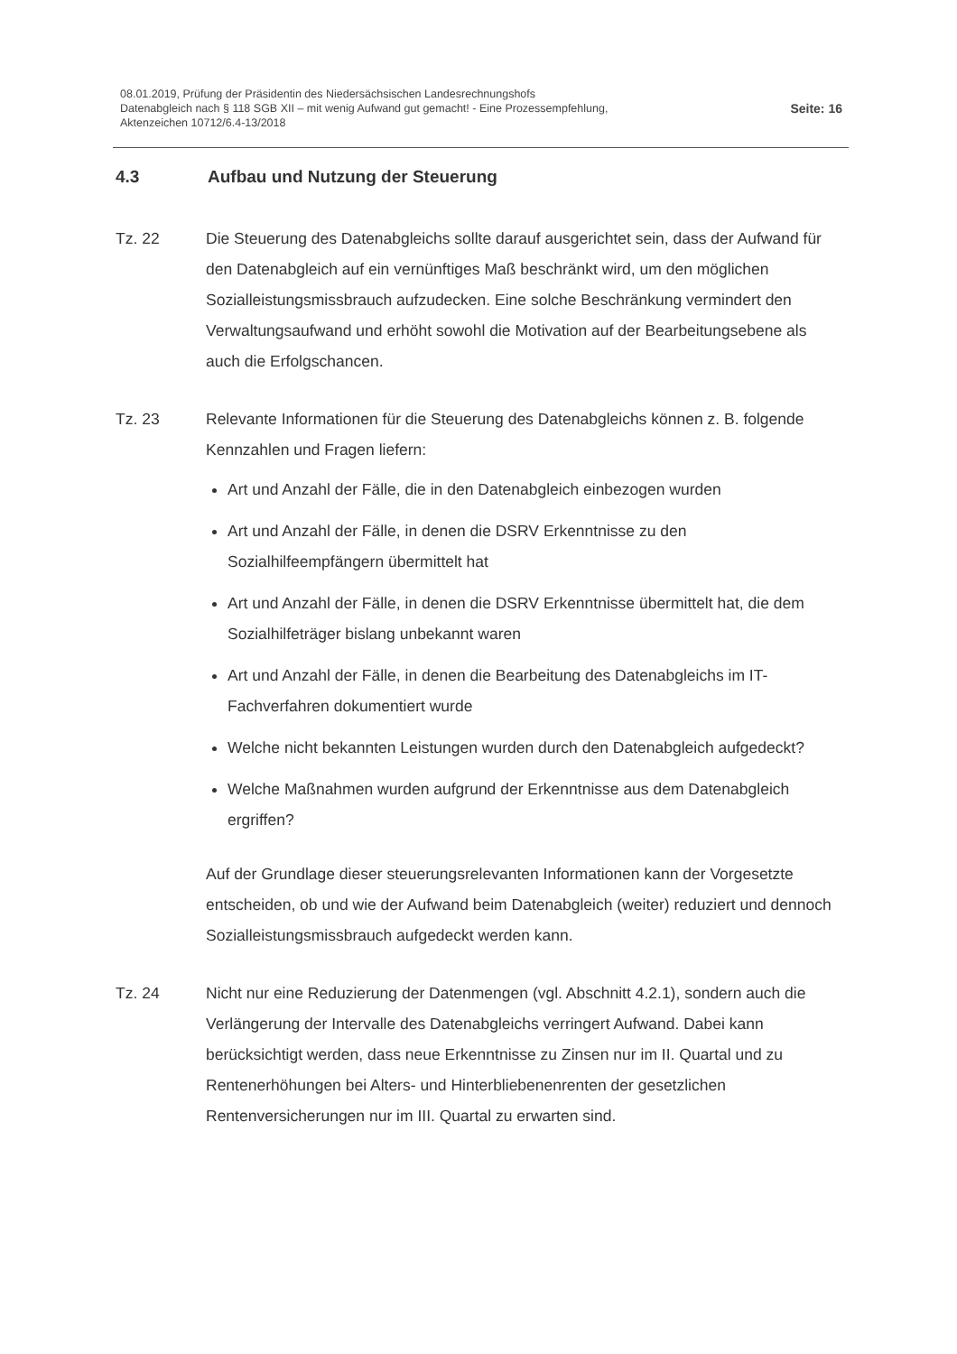08.01.2019, Prüfung der Präsidentin des Niedersächsischen Landesrechnungshofs
Datenabgleich nach § 118 SGB XII – mit wenig Aufwand gut gemacht! - Eine Prozessempfehlung,
Aktenzeichen 10712/6.4-13/2018
Seite: 16
4.3 Aufbau und Nutzung der Steuerung
Tz. 22 Die Steuerung des Datenabgleichs sollte darauf ausgerichtet sein, dass der Aufwand für den Datenabgleich auf ein vernünftiges Maß beschränkt wird, um den möglichen Sozialleistungsmissbrauch aufzudecken. Eine solche Beschränkung vermindert den Verwaltungsaufwand und erhöht sowohl die Motivation auf der Bearbeitungsebene als auch die Erfolgschancen.
Tz. 23 Relevante Informationen für die Steuerung des Datenabgleichs können z. B. folgende Kennzahlen und Fragen liefern:
Art und Anzahl der Fälle, die in den Datenabgleich einbezogen wurden
Art und Anzahl der Fälle, in denen die DSRV Erkenntnisse zu den Sozialhilfeempfängern übermittelt hat
Art und Anzahl der Fälle, in denen die DSRV Erkenntnisse übermittelt hat, die dem Sozialhilfeträger bislang unbekannt waren
Art und Anzahl der Fälle, in denen die Bearbeitung des Datenabgleichs im IT-Fachverfahren dokumentiert wurde
Welche nicht bekannten Leistungen wurden durch den Datenabgleich aufgedeckt?
Welche Maßnahmen wurden aufgrund der Erkenntnisse aus dem Datenabgleich ergriffen?
Auf der Grundlage dieser steuerungsrelevanten Informationen kann der Vorgesetzte entscheiden, ob und wie der Aufwand beim Datenabgleich (weiter) reduziert und dennoch Sozialleistungsmissbrauch aufgedeckt werden kann.
Tz. 24 Nicht nur eine Reduzierung der Datenmengen (vgl. Abschnitt 4.2.1), sondern auch die Verlängerung der Intervalle des Datenabgleichs verringert Aufwand. Dabei kann berücksichtigt werden, dass neue Erkenntnisse zu Zinsen nur im II. Quartal und zu Rentenerhöhungen bei Alters- und Hinterbliebenenrenten der gesetzlichen Rentenversicherungen nur im III. Quartal zu erwarten sind.